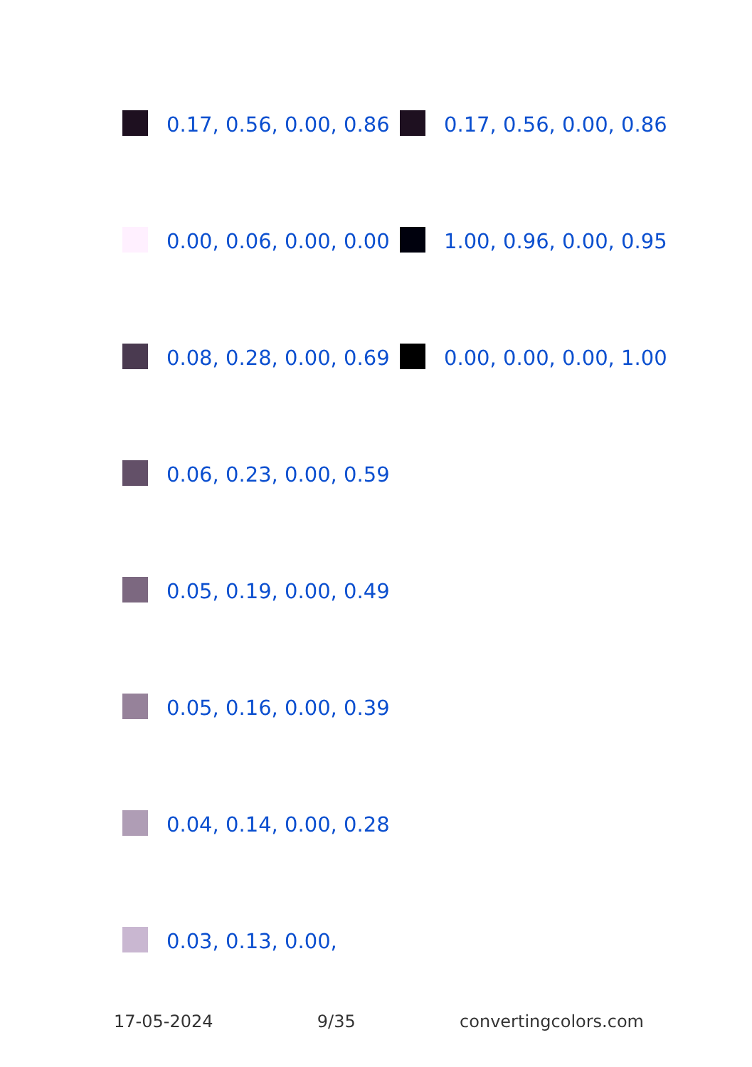0.17, 0.56, 0.00, 0.86
0.00, 0.06, 0.00, 0.00
0.08, 0.28, 0.00, 0.69
0.06, 0.23, 0.00, 0.59
0.05, 0.19, 0.00, 0.49
0.05, 0.16, 0.00, 0.39
0.04, 0.14, 0.00, 0.28
0.03, 0.13, 0.00,
0.17, 0.56, 0.00, 0.86
1.00, 0.96, 0.00, 0.95
0.00, 0.00, 0.00, 1.00
17-05-2024 9/35 convertingcolors.com